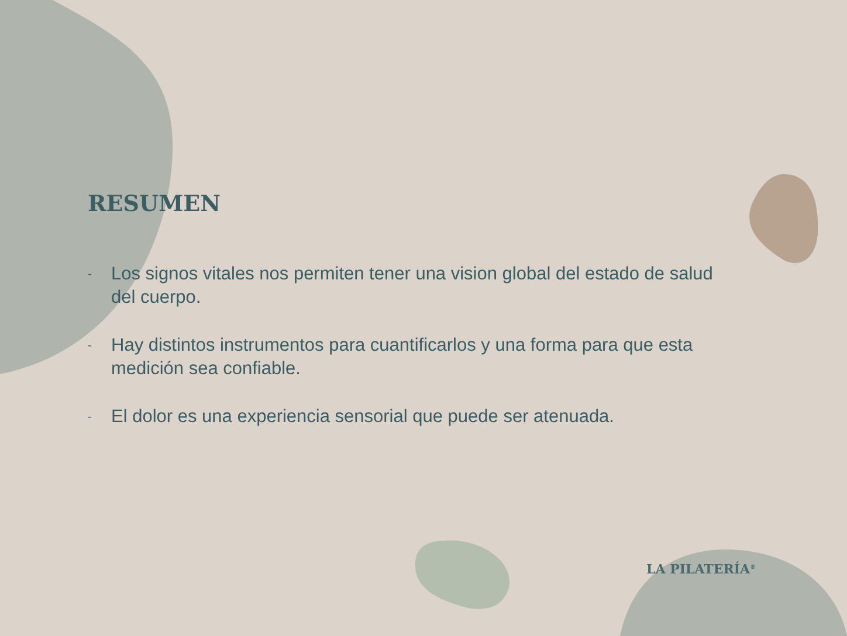RESUMEN
- Los signos vitales nos permiten tener una vision global del estado de salud del cuerpo.
- Hay distintos instrumentos para cuantificarlos y una forma para que esta medición sea confiable.
- El dolor es una experiencia sensorial que puede ser atenuada.
LA PILATERÍA<sup>®</sup>